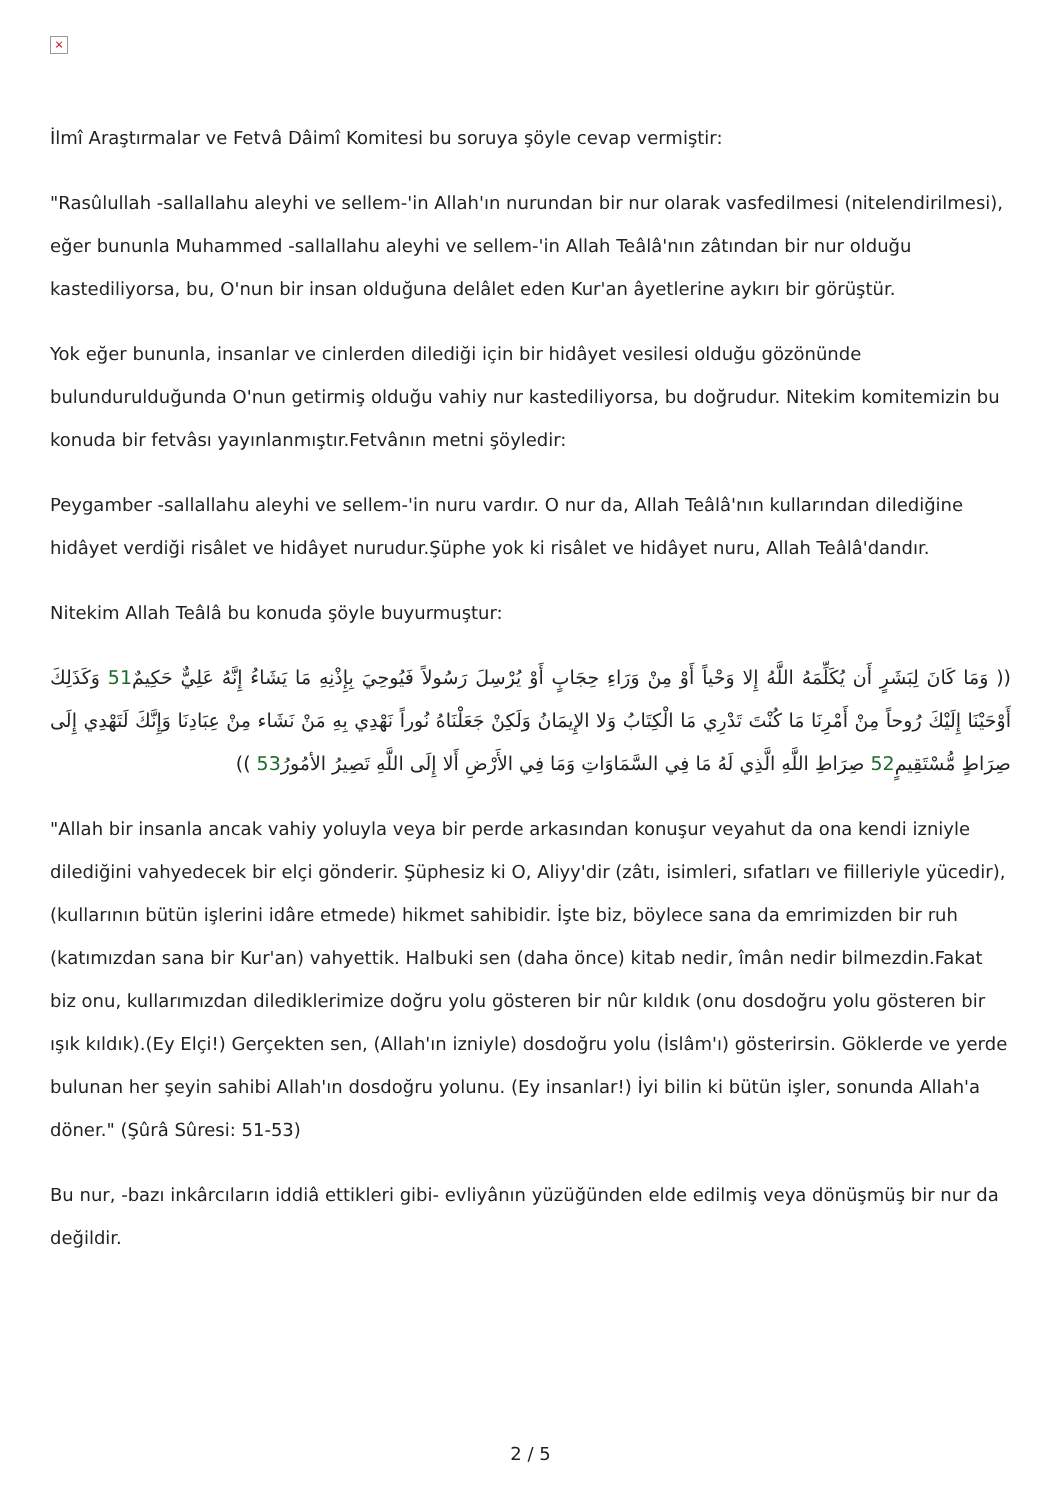×
İlmî Araştırmalar ve Fetvâ Dâimî Komitesi bu soruya şöyle cevap vermiştir:
"Rasûlullah -sallallahu aleyhi ve sellem-'in Allah'ın nurundan bir nur olarak vasfedilmesi (nitelendirilmesi), eğer bununla Muhammed -sallallahu aleyhi ve sellem-'in Allah Teâlâ'nın zâtından bir nur olduğu kastediliyorsa, bu, O'nun bir insan olduğuna delâlet eden Kur'an âyetlerine aykırı bir görüştür.
Yok eğer bununla, insanlar ve cinlerden dilediği için bir hidâyet vesilesi olduğu gözönünde bulundurulduğunda O'nun getirmiş olduğu vahiy nur kastediliyorsa, bu doğrudur. Nitekim komitemizin bu konuda bir fetvâsı yayınlanmıştır.Fetvânın metni şöyledir:
Peygamber -sallallahu aleyhi ve sellem-'in nuru vardır. O nur da, Allah Teâlâ'nın kullarından dilediğine hidâyet verdiği risâlet ve hidâyet nurudur.Şüphe yok ki risâlet ve hidâyet nuru, Allah Teâlâ'dandır.
Nitekim Allah Teâlâ bu konuda şöyle buyurmuştur:
(( وَمَا كَانَ لِبَشَرٍ أَن يُكَلِّمَهُ اللَّهُ إِلا وَحْياً أَوْ مِنْ وَرَاءِ حِجَابٍ أَوْ يُرْسِلَ رَسُولاً فَيُوحِيَ بِإِذْنِهِ مَا يَشَاءُ إِنَّهُ عَلِيٌّ حَكِيمٌ51 وَكَذَلِكَ أَوْحَيْنَا إِلَيْكَ رُوحاً مِنْ أَمْرِنَا مَا كُنْتَ تَدْرِي مَا الْكِتَابُ وَلا الإِيمَانُ وَلَكِنْ جَعَلْنَاهُ نُوراً نَهْدِي بِهِ مَنْ نَشَاء مِنْ عِبَادِنَا وَإِنَّكَ لَتَهْدِي إِلَى صِرَاطٍ مُّسْتَقِيمٍ52 صِرَاطِ اللَّهِ الَّذِي لَهُ مَا فِي السَّمَاوَاتِ وَمَا فِي الأَرْضِ أَلا إِلَى اللَّهِ تَصِيرُ الأمُورُ53 ))
"Allah bir insanla ancak vahiy yoluyla veya bir perde arkasından konuşur veyahut da ona kendi izniyle dilediğini vahyedecek bir elçi gönderir. Şüphesiz ki O, Aliyy'dir (zâtı, isimleri, sıfatları ve fiilleriyle yücedir), (kullarının bütün işlerini idâre etmede) hikmet sahibidir. İşte biz, böylece sana da emrimizden bir ruh (katımızdan sana bir Kur'an) vahyettik. Halbuki sen (daha önce) kitab nedir, îmân nedir bilmezdin.Fakat biz onu, kullarımızdan dilediklerimize doğru yolu gösteren bir nûr kıldık (onu dosdoğru yolu gösteren bir ışık kıldık).(Ey Elçi!) Gerçekten sen, (Allah'ın izniyle) dosdoğru yolu (İslâm'ı) gösterirsin. Göklerde ve yerde bulunan her şeyin sahibi Allah'ın dosdoğru yolunu. (Ey insanlar!) İyi bilin ki bütün işler, sonunda Allah'a döner." (Şûrâ Sûresi: 51-53)
Bu nur, -bazı inkârcıların iddiâ ettikleri gibi- evliyânın yüzüğünden elde edilmiş veya dönüşmüş bir nur da değildir.
2 / 5